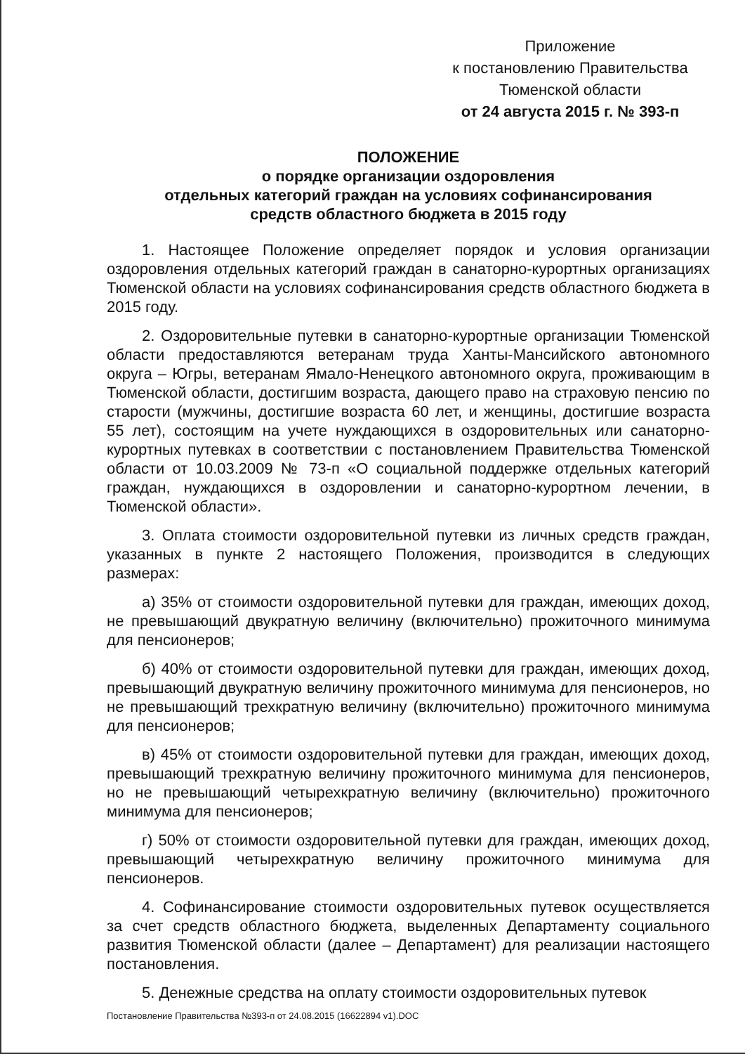Приложение
к постановлению Правительства Тюменской области
от 24 августа 2015 г. № 393-п
ПОЛОЖЕНИЕ
о порядке организации оздоровления
отдельных категорий граждан на условиях софинансирования
средств областного бюджета в 2015 году
1. Настоящее Положение определяет порядок и условия организации оздоровления отдельных категорий граждан в санаторно-курортных организациях Тюменской области на условиях софинансирования средств областного бюджета в 2015 году.
2. Оздоровительные путевки в санаторно-курортные организации Тюменской области предоставляются ветеранам труда Ханты-Мансийского автономного округа – Югры, ветеранам Ямало-Ненецкого автономного округа, проживающим в Тюменской области, достигшим возраста, дающего право на страховую пенсию по старости (мужчины, достигшие возраста 60 лет, и женщины, достигшие возраста 55 лет), состоящим на учете нуждающихся в оздоровительных или санаторно-курортных путевках в соответствии с постановлением Правительства Тюменской области от 10.03.2009 № 73-п «О социальной поддержке отдельных категорий граждан, нуждающихся в оздоровлении и санаторно-курортном лечении, в Тюменской области».
3. Оплата стоимости оздоровительной путевки из личных средств граждан, указанных в пункте 2 настоящего Положения, производится в следующих размерах:
а) 35% от стоимости оздоровительной путевки для граждан, имеющих доход, не превышающий двукратную величину (включительно) прожиточного минимума для пенсионеров;
б) 40% от стоимости оздоровительной путевки для граждан, имеющих доход, превышающий двукратную величину прожиточного минимума для пенсионеров, но не превышающий трехкратную величину (включительно) прожиточного минимума для пенсионеров;
в) 45% от стоимости оздоровительной путевки для граждан, имеющих доход, превышающий трехкратную величину прожиточного минимума для пенсионеров, но не превышающий четырехкратную величину (включительно) прожиточного минимума для пенсионеров;
г) 50% от стоимости оздоровительной путевки для граждан, имеющих доход, превышающий четырехкратную величину прожиточного минимума для пенсионеров.
4. Софинансирование стоимости оздоровительных путевок осуществляется за счет средств областного бюджета, выделенных Департаменту социального развития Тюменской области (далее – Департамент) для реализации настоящего постановления.
5. Денежные средства на оплату стоимости оздоровительных путевок
Постановление Правительства №393-п от 24.08.2015 (16622894 v1).DOC